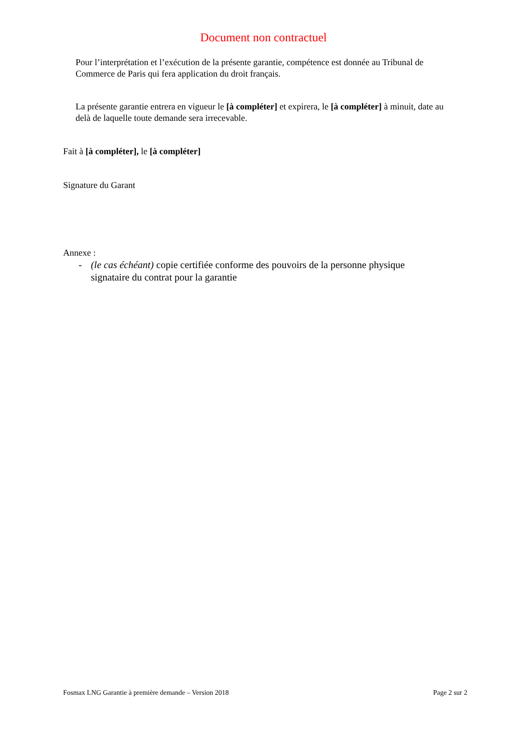Document non contractuel
Pour l’interprétation et l’exécution de la présente garantie, compétence est donnée au Tribunal de Commerce de Paris qui fera application du droit français.
La présente garantie entrera en vigueur le [à compléter] et expirera, le [à compléter] à minuit, date au delà de laquelle toute demande sera irrecevable.
Fait à [à compléter], le [à compléter]
Signature du Garant
Annexe :
- (le cas échéant) copie certifiée conforme des pouvoirs de la personne physique signataire du contrat pour la garantie
Fosmax LNG Garantie à première demande – Version 2018 Page 2 sur 2